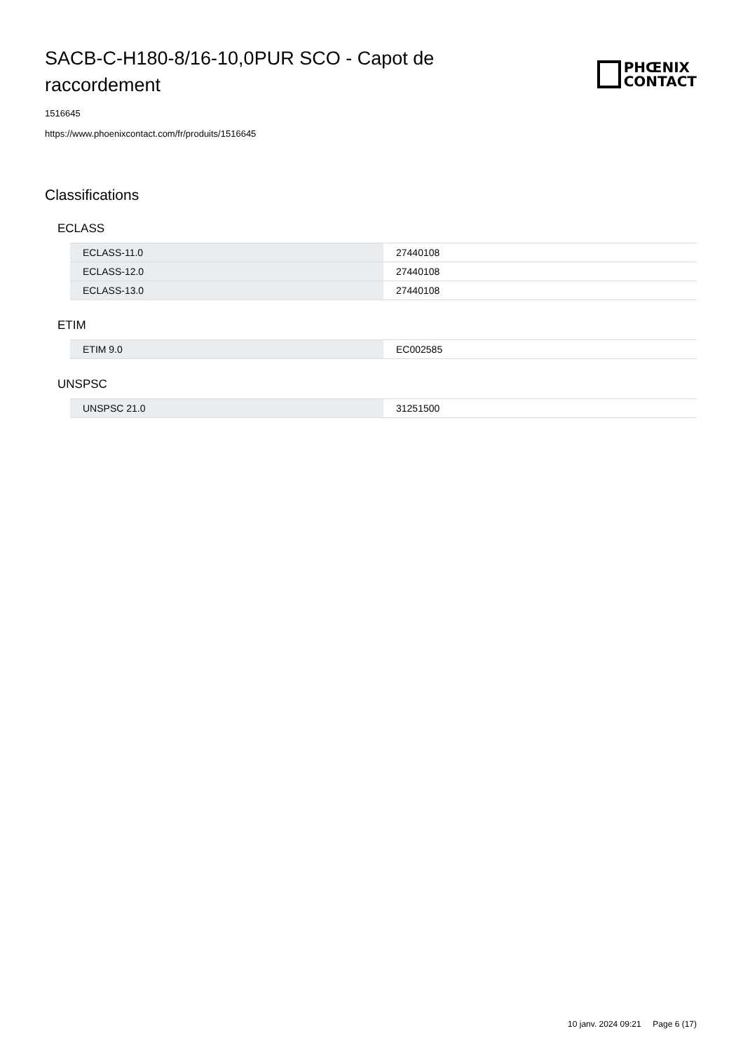SACB-C-H180-8/16-10,0PUR SCO - Capot de raccordement
PHŒNIX
CONTACT
1516645
https://www.phoenixcontact.com/fr/produits/1516645
Classifications
ECLASS
| ECLASS-11.0 | 27440108 |
| ECLASS-12.0 | 27440108 |
| ECLASS-13.0 | 27440108 |
ETIM
| ETIM 9.0 | EC002585 |
UNSPSC
| UNSPSC 21.0 | 31251500 |
10 janv. 2024 09:21 Page 6 (17)